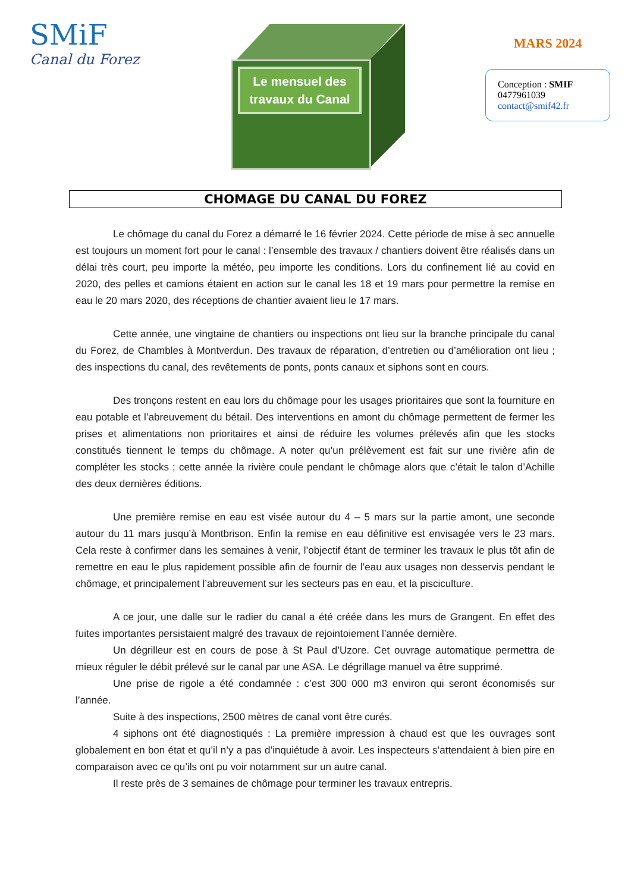SMiF
Canal du Forez
Le mensuel des travaux du Canal
MARS 2024
Conception : SMIF
0477961039
contact@smif42.fr
CHOMAGE DU CANAL DU FOREZ
Le chômage du canal du Forez a démarré le 16 février 2024. Cette période de mise à sec annuelle est toujours un moment fort pour le canal : l’ensemble des travaux / chantiers doivent être réalisés dans un délai très court, peu importe la météo, peu importe les conditions. Lors du confinement lié au covid en 2020, des pelles et camions étaient en action sur le canal les 18 et 19 mars pour permettre la remise en eau le 20 mars 2020, des réceptions de chantier avaient lieu le 17 mars.
Cette année, une vingtaine de chantiers ou inspections ont lieu sur la branche principale du canal du Forez, de Chambles à Montverdun. Des travaux de réparation, d’entretien ou d’amélioration ont lieu ; des inspections du canal, des revêtements de ponts, ponts canaux et siphons sont en cours.
Des tronçons restent en eau lors du chômage pour les usages prioritaires que sont la fourniture en eau potable et l’abreuvement du bétail. Des interventions en amont du chômage permettent de fermer les prises et alimentations non prioritaires et ainsi de réduire les volumes prélevés afin que les stocks constitués tiennent le temps du chômage. A noter qu’un prélèvement est fait sur une rivière afin de compléter les stocks ; cette année la rivière coule pendant le chômage alors que c’était le talon d’Achille des deux dernières éditions.
Une première remise en eau est visée autour du 4 – 5 mars sur la partie amont, une seconde autour du 11 mars jusqu’à Montbrison. Enfin la remise en eau définitive est envisagée vers le 23 mars. Cela reste à confirmer dans les semaines à venir, l’objectif étant de terminer les travaux le plus tôt afin de remettre en eau le plus rapidement possible afin de fournir de l’eau aux usages non desservis pendant le chômage, et principalement l’abreuvement sur les secteurs pas en eau, et la pisciculture.
A ce jour, une dalle sur le radier du canal a été créée dans les murs de Grangent. En effet des fuites importantes persistaient malgré des travaux de rejointoiement l’année dernière.
Un dégrilleur est en cours de pose à St Paul d’Uzore. Cet ouvrage automatique permettra de mieux réguler le débit prélevé sur le canal par une ASA. Le dégrillage manuel va être supprimé.
Une prise de rigole a été condamnée : c’est 300 000 m3 environ qui seront économisés sur l’année.
Suite à des inspections, 2500 mètres de canal vont être curés.
4 siphons ont été diagnostiqués : La première impression à chaud est que les ouvrages sont globalement en bon état et qu’il n’y a pas d’inquiétude à avoir. Les inspecteurs s’attendaient à bien pire en comparaison avec ce qu’ils ont pu voir notamment sur un autre canal.
Il reste près de 3 semaines de chômage pour terminer les travaux entrepris.